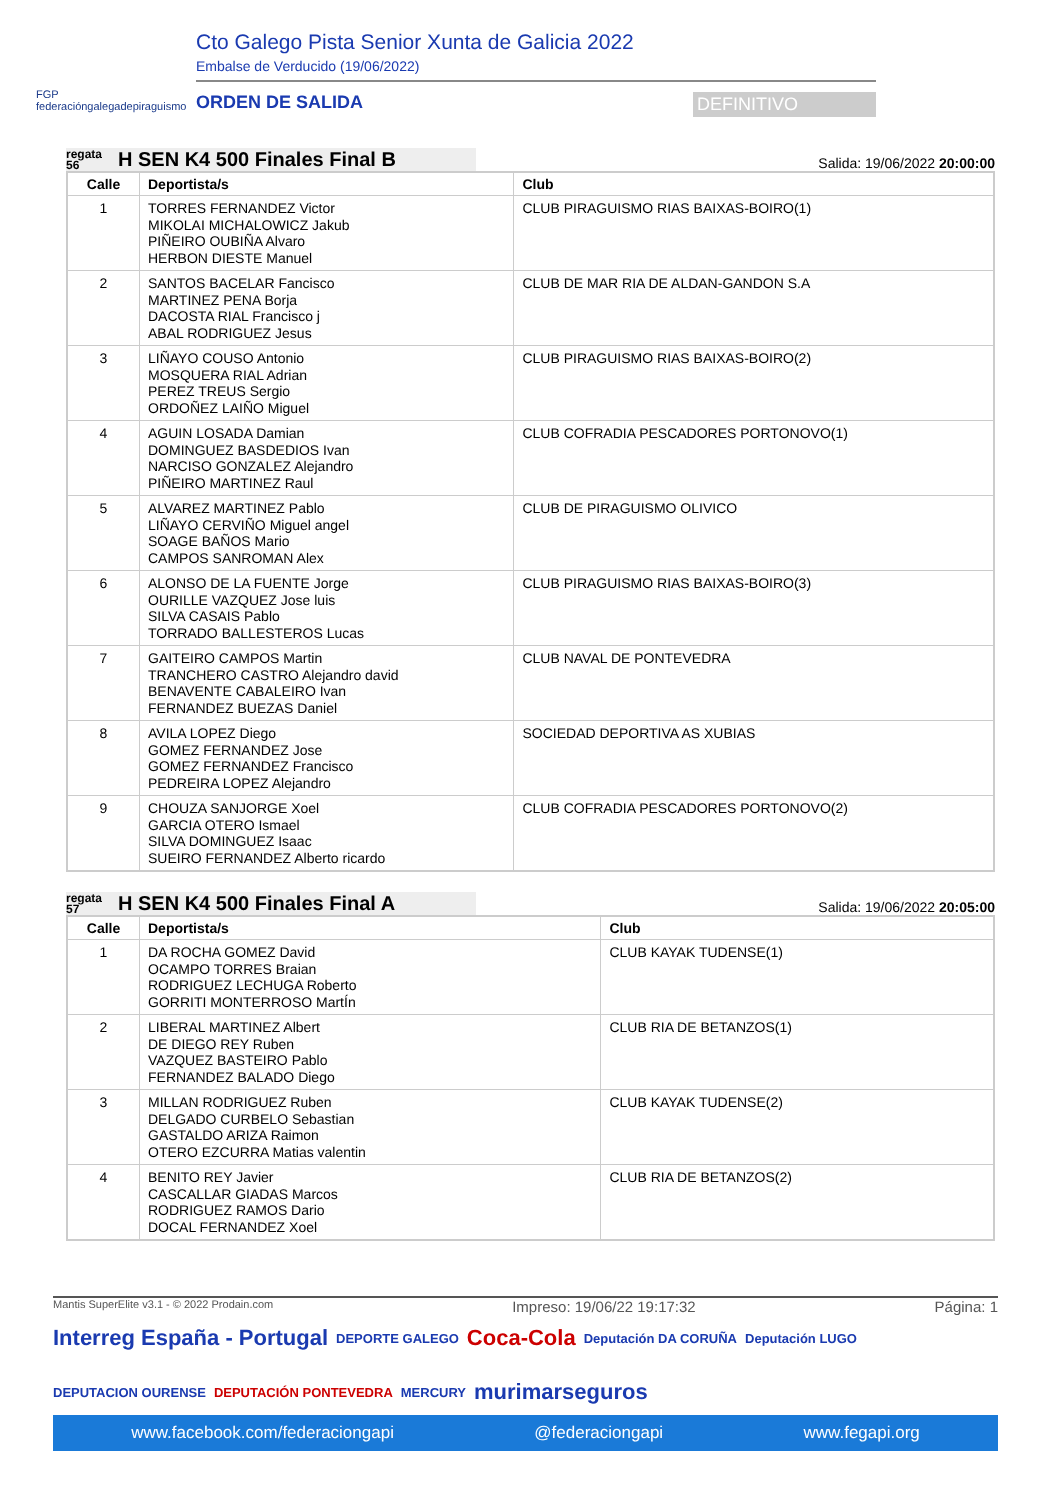FGP
federacióngalegadepiraguismo
Cto Galego Pista Senior Xunta de Galicia 2022
Embalse de Verducido (19/06/2022)
ORDEN DE SALIDA DEFINITIVO
regata
56 H SEN K4 500 Finales Final B
Salida: 19/06/2022 20:00:00
| Calle | Deportista/s | Club |
| --- | --- | --- |
| 1 | TORRES FERNANDEZ Victor MIKOLAI MICHALOWICZ Jakub PIÑEIRO OUBIÑA Alvaro HERBON DIESTE Manuel | CLUB PIRAGUISMO RIAS BAIXAS-BOIRO(1) |
| 2 | SANTOS BACELAR Fancisco MARTINEZ PENA Borja DACOSTA RIAL Francisco j ABAL RODRIGUEZ Jesus | CLUB DE MAR RIA DE ALDAN-GANDON S.A |
| 3 | LIÑAYO COUSO Antonio MOSQUERA RIAL Adrian PEREZ TREUS Sergio ORDOÑEZ LAIÑO Miguel | CLUB PIRAGUISMO RIAS BAIXAS-BOIRO(2) |
| 4 | AGUIN LOSADA Damian DOMINGUEZ BASDEDIOS Ivan NARCISO GONZALEZ Alejandro PIÑEIRO MARTINEZ Raul | CLUB COFRADIA PESCADORES PORTONOVO(1) |
| 5 | ALVAREZ MARTINEZ Pablo LIÑAYO CERVIÑO Miguel angel SOAGE BAÑOS Mario CAMPOS SANROMAN Alex | CLUB DE PIRAGUISMO OLIVICO |
| 6 | ALONSO DE LA FUENTE Jorge OURILLE VAZQUEZ Jose luis SILVA CASAIS Pablo TORRADO BALLESTEROS Lucas | CLUB PIRAGUISMO RIAS BAIXAS-BOIRO(3) |
| 7 | GAITEIRO CAMPOS Martin TRANCHERO CASTRO Alejandro david BENAVENTE CABALEIRO Ivan FERNANDEZ BUEZAS Daniel | CLUB NAVAL DE PONTEVEDRA |
| 8 | AVILA LOPEZ Diego GOMEZ FERNANDEZ Jose GOMEZ FERNANDEZ Francisco PEDREIRA LOPEZ Alejandro | SOCIEDAD DEPORTIVA AS XUBIAS |
| 9 | CHOUZA SANJORGE Xoel GARCIA OTERO Ismael SILVA DOMINGUEZ Isaac SUEIRO FERNANDEZ Alberto ricardo | CLUB COFRADIA PESCADORES PORTONOVO(2) |
regata
57 H SEN K4 500 Finales Final A
Salida: 19/06/2022 20:05:00
| Calle | Deportista/s | Club |
| --- | --- | --- |
| 1 | DA ROCHA GOMEZ David OCAMPO TORRES Braian RODRIGUEZ LECHUGA Roberto GORRITI MONTERROSO MartÍn | CLUB KAYAK TUDENSE(1) |
| 2 | LIBERAL MARTINEZ Albert DE DIEGO REY Ruben VAZQUEZ BASTEIRO Pablo FERNANDEZ BALADO Diego | CLUB RIA DE BETANZOS(1) |
| 3 | MILLAN RODRIGUEZ Ruben DELGADO CURBELO Sebastian GASTALDO ARIZA Raimon OTERO EZCURRA Matias valentin | CLUB KAYAK TUDENSE(2) |
| 4 | BENITO REY Javier CASCALLAR GIADAS Marcos RODRIGUEZ RAMOS Dario DOCAL FERNANDEZ Xoel | CLUB RIA DE BETANZOS(2) |
Mantis SuperElite v3.1 - © 2022 Prodain.com Impreso: 19/06/22 19:17:32 Página: 1
Interreg España - Portugal DEPORTE GALEGO Coca-Cola Deputación DA CORUÑA Deputación LUGO DEPUTACION OURENSE DEPUTACIÓN PONTEVEDRA MERCURY murimarseguros
www.facebook.com/federaciongapi @federaciongapi www.fegapi.org